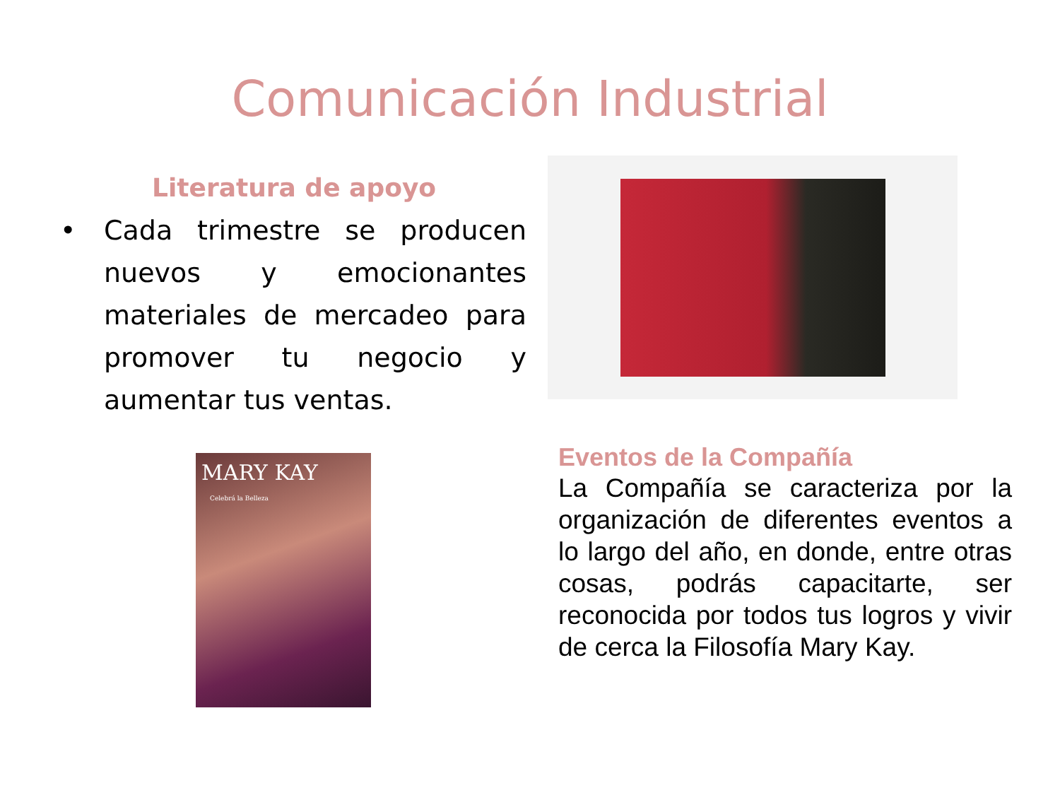Comunicación Industrial
Literatura de apoyo
• Cada trimestre se producen nuevos y emocionantes materiales de mercadeo para promover tu negocio y aumentar tus ventas.
MARY KAY
Celebrá la Belleza
Eventos de la Compañía
La Compañía se caracteriza por la organización de diferentes eventos a lo largo del año, en donde, entre otras cosas, podrás capacitarte, ser reconocida por todos tus logros y vivir de cerca la Filosofía Mary Kay.